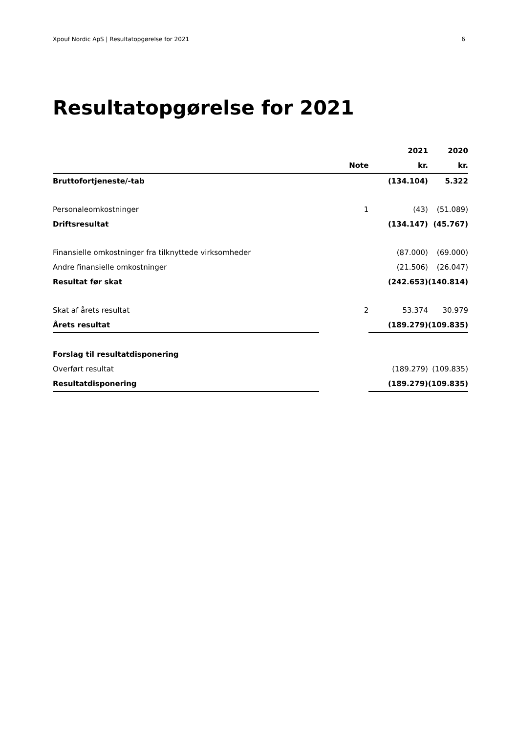Xpouf Nordic ApS | Resultatopgørelse for 2021 6
Resultatopgørelse for 2021
| | | 2021 | 2020 |
| --- | --- | --- | --- |
| | Note | kr. | kr. |
| Bruttofortjeneste/-tab | | (134.104) | 5.322 |
| Personaleomkostninger | 1 | (43) | (51.089) |
| Driftsresultat | | (134.147) | (45.767) |
| Finansielle omkostninger fra tilknyttede virksomheder | | (87.000) | (69.000) |
| Andre finansielle omkostninger | | (21.506) | (26.047) |
| Resultat før skat | | (242.653) | (140.814) |
| Skat af årets resultat | 2 | 53.374 | 30.979 |
| Årets resultat | | (189.279) | (109.835) |
| Forslag til resultatdisponering | | | |
| Overført resultat | | (189.279) | (109.835) |
| Resultatdisponering | | (189.279) | (109.835) |